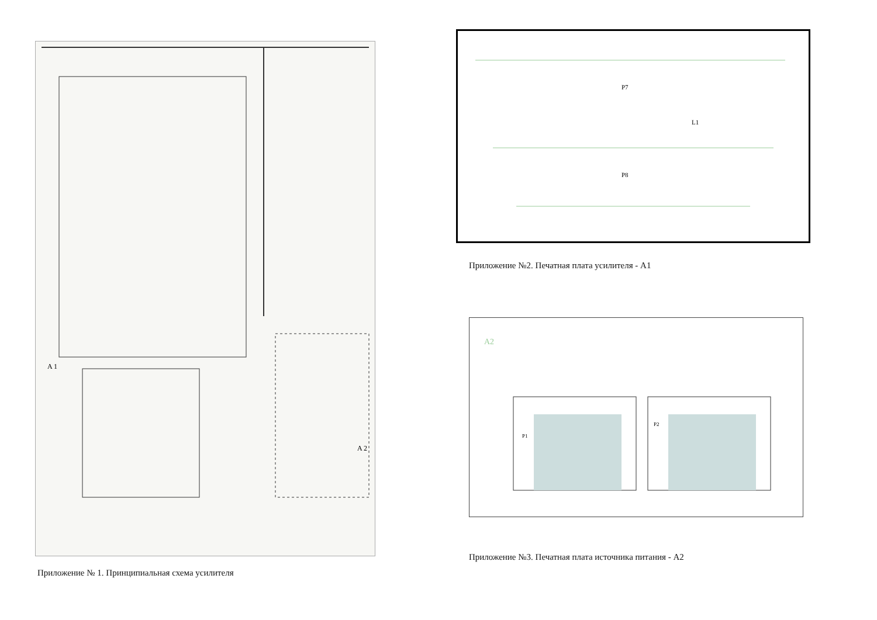A 1
A 2
Приложение № 1. Принципиальная схема усилителя
L1
P7
P8
Приложение №2. Печатная плата усилителя - А1
A2
P1
P2
Приложение №3. Печатная плата источника питания - А2